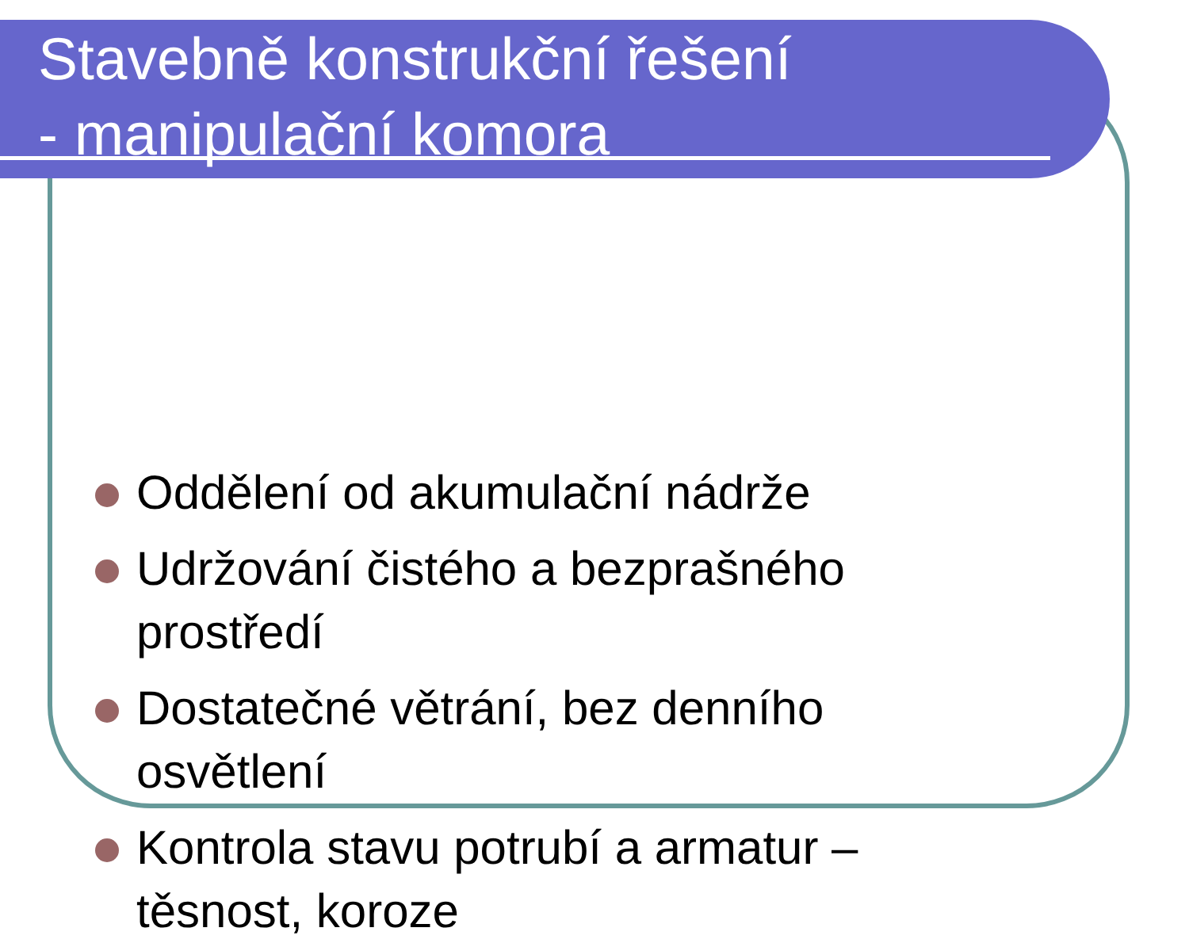Stavebně konstrukční řešení
- manipulační komora
Oddělení od akumulační nádrže
Udržování čistého a bezprašného prostředí
Dostatečné větrání, bez denního osvětlení
Kontrola stavu potrubí a armatur – těsnost, koroze